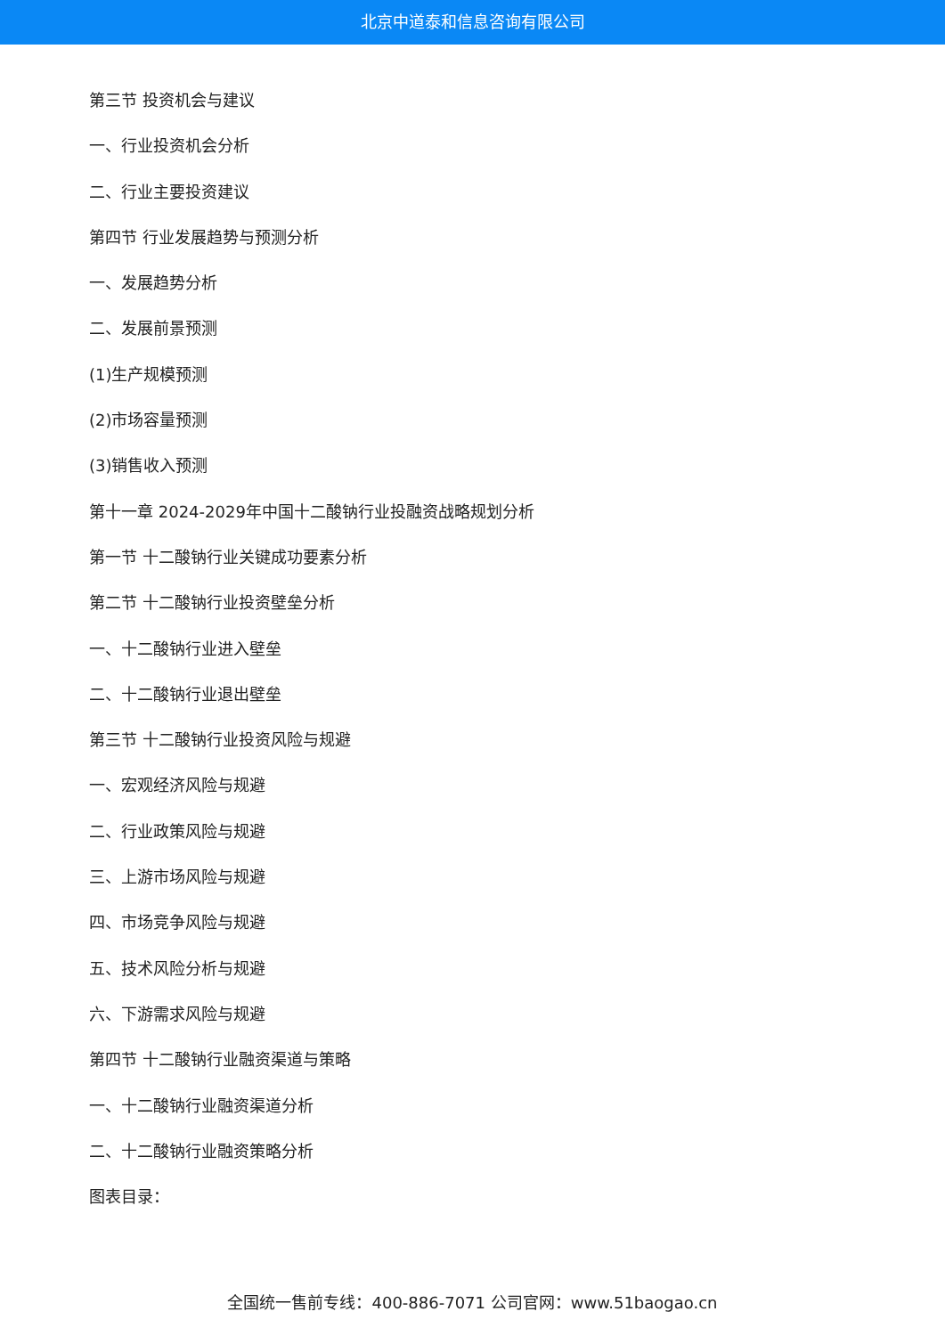北京中道泰和信息咨询有限公司
第三节 投资机会与建议
一、行业投资机会分析
二、行业主要投资建议
第四节 行业发展趋势与预测分析
一、发展趋势分析
二、发展前景预测
(1)生产规模预测
(2)市场容量预测
(3)销售收入预测
第十一章 2024-2029年中国十二酸钠行业投融资战略规划分析
第一节 十二酸钠行业关键成功要素分析
第二节 十二酸钠行业投资壁垒分析
一、十二酸钠行业进入壁垒
二、十二酸钠行业退出壁垒
第三节 十二酸钠行业投资风险与规避
一、宏观经济风险与规避
二、行业政策风险与规避
三、上游市场风险与规避
四、市场竞争风险与规避
五、技术风险分析与规避
六、下游需求风险与规避
第四节 十二酸钠行业融资渠道与策略
一、十二酸钠行业融资渠道分析
二、十二酸钠行业融资策略分析
图表目录：
全国统一售前专线：400-886-7071 公司官网：www.51baogao.cn